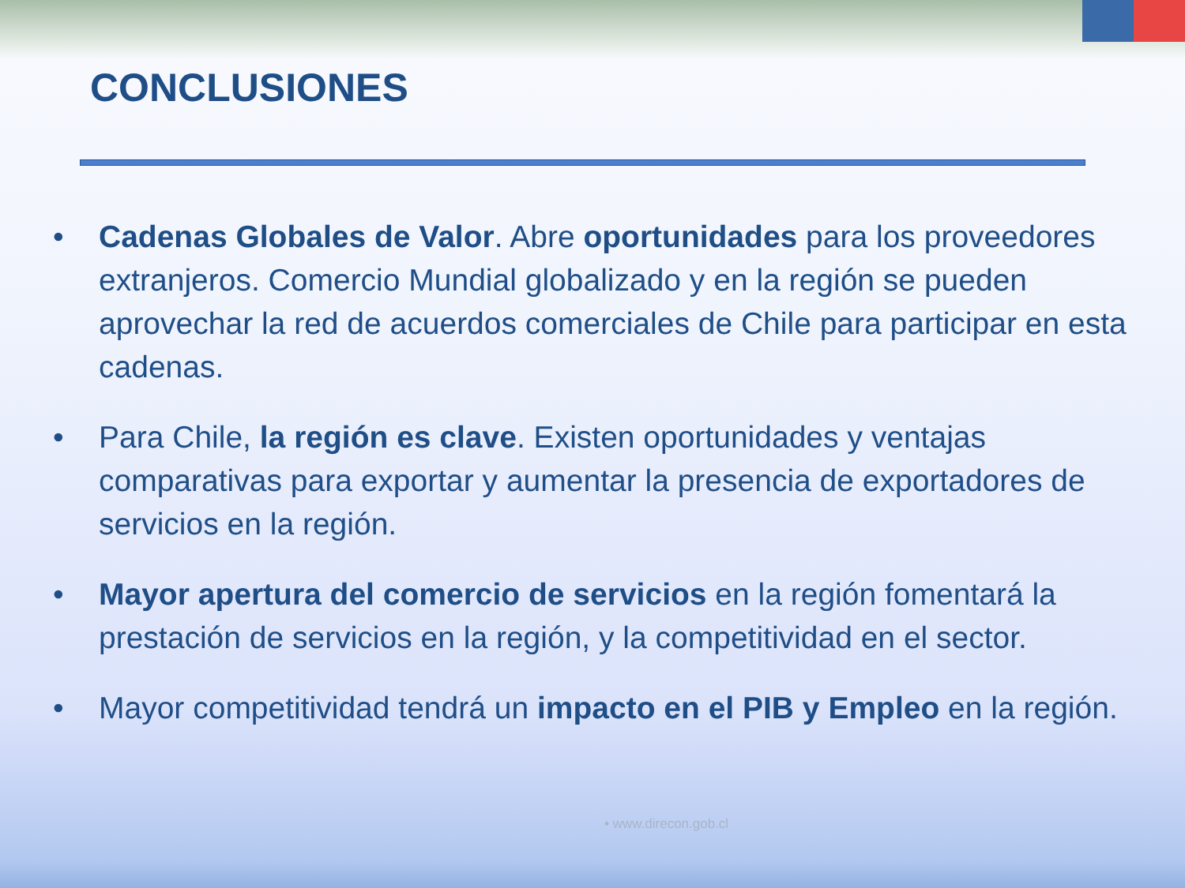CONCLUSIONES
• Cadenas Globales de Valor. Abre oportunidades para los proveedores extranjeros. Comercio Mundial globalizado y en la región se pueden aprovechar la red de acuerdos comerciales de Chile para participar en esta cadenas.
• Para Chile, la región es clave. Existen oportunidades y ventajas comparativas para exportar y aumentar la presencia de exportadores de servicios en la región.
• Mayor apertura del comercio de servicios en la región fomentará la prestación de servicios en la región, y la competitividad en el sector.
• Mayor competitividad tendrá un impacto en el PIB y Empleo en la región.
• www.direcon.gob.cl